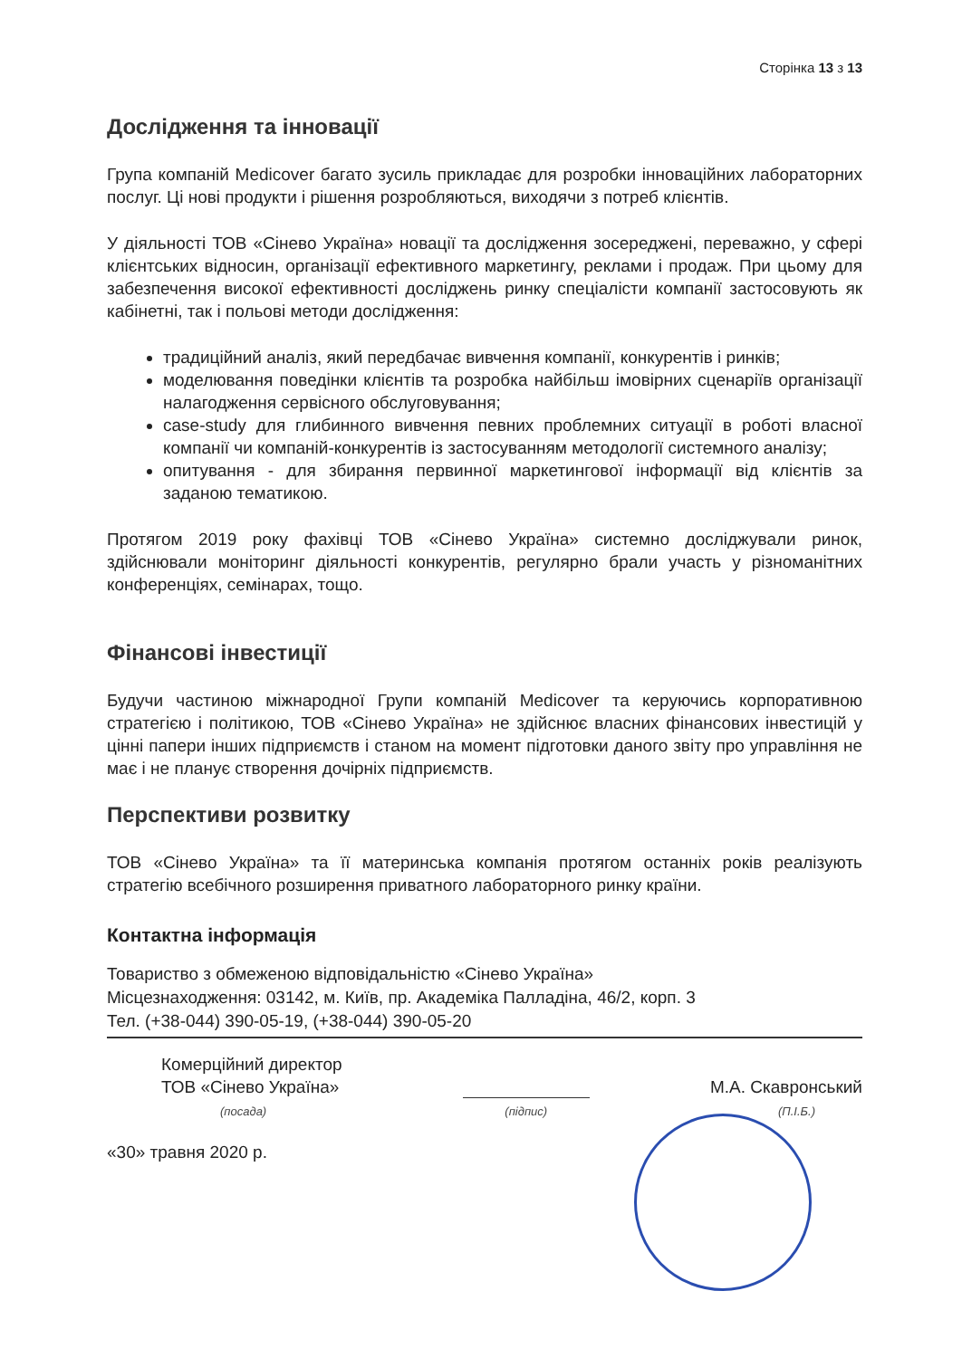Сторінка 13 з 13
Дослідження та інновації
Група компаній Medicover багато зусиль прикладає для розробки інноваційних лабораторних послуг. Ці нові продукти і рішення розробляються, виходячи з потреб клієнтів.
У діяльності ТОВ «Сінево Україна» новації та дослідження зосереджені, переважно, у сфері клієнтських відносин, організації ефективного маркетингу, реклами і продаж. При цьому для забезпечення високої ефективності досліджень ринку спеціалісти компанії застосовують як кабінетні, так і польові методи дослідження:
традиційний аналіз, який передбачає вивчення компанії, конкурентів і ринків;
моделювання поведінки клієнтів та розробка найбільш імовірних сценаріїв організації налагодження сервісного обслуговування;
case-study для глибинного вивчення певних проблемних ситуації в роботі власної компанії чи компаній-конкурентів із застосуванням методології системного аналізу;
опитування - для збирання первинної маркетингової інформації від клієнтів за заданою тематикою.
Протягом 2019 року фахівці ТОВ «Сінево Україна» системно досліджували ринок, здійснювали моніторинг діяльності конкурентів, регулярно брали участь у різноманітних конференціях, семінарах, тощо.
Фінансові інвестиції
Будучи частиною міжнародної Групи компаній Medicover та керуючись корпоративною стратегією і політикою, ТОВ «Сінево Україна» не здійснює власних фінансових інвестицій у цінні папери інших підприємств і станом на момент підготовки даного звіту про управління не має і не планує створення дочірніх підприємств.
Перспективи розвитку
ТОВ «Сінево Україна» та її материнська компанія протягом останніх років реалізують стратегію всебічного розширення приватного лабораторного ринку країни.
Контактна інформація
Товариство з обмеженою відповідальністю «Сінево Україна»
Місцезнаходження: 03142, м. Київ, пр. Академіка Палладіна, 46/2, корп. 3
Тел. (+38-044) 390-05-19, (+38-044) 390-05-20
Комерційний директор
ТОВ «Сінево Україна»
(посада)
(підпис)
М.А. Скавронський
(П.І.Б.)
«30» травня 2020 р.